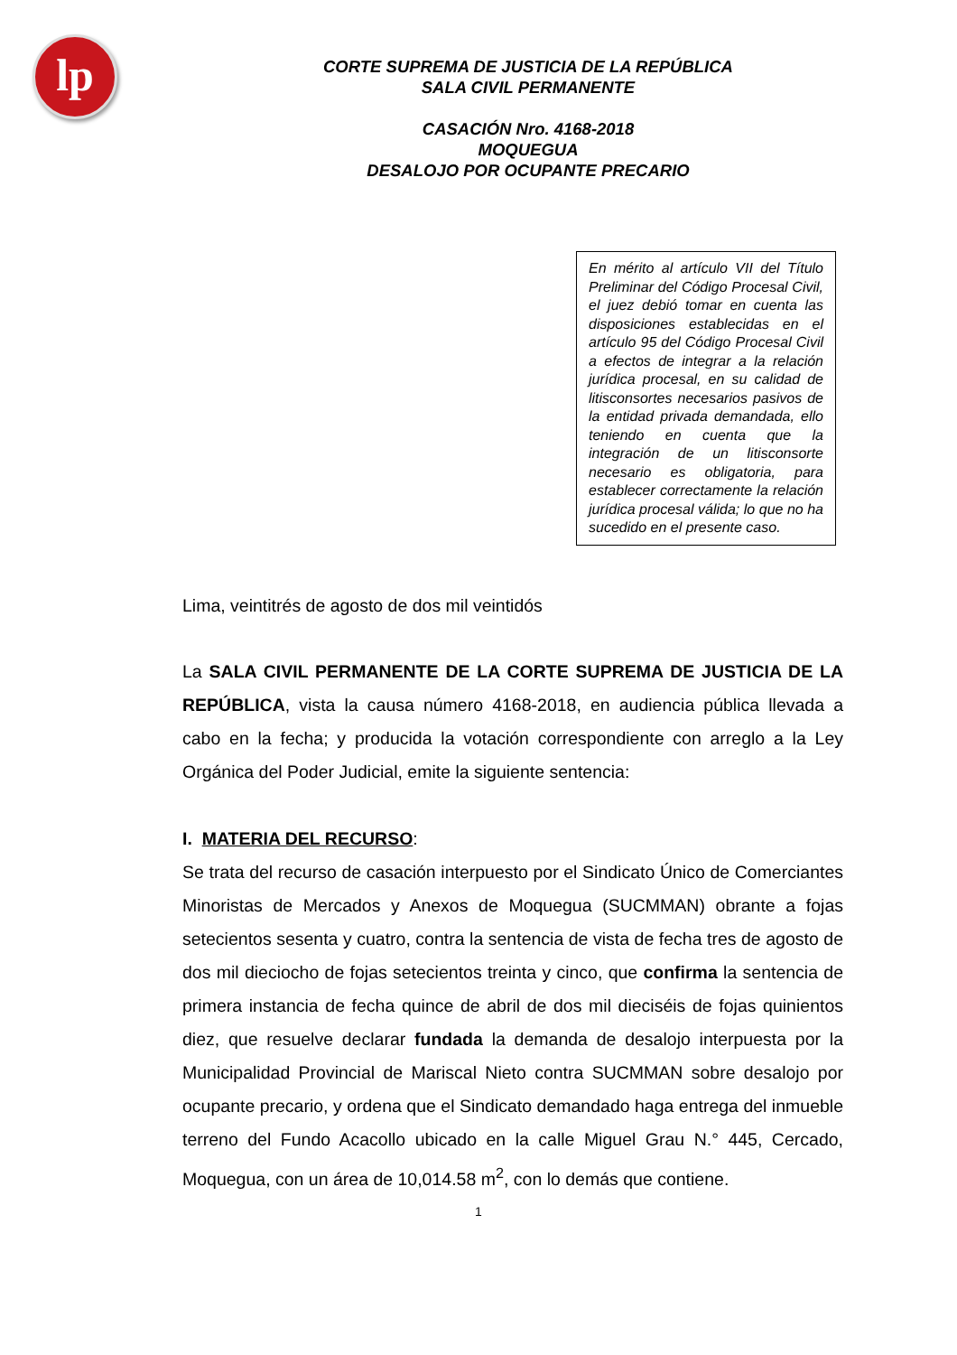lp
CORTE SUPREMA DE JUSTICIA DE LA REPÚBLICA
SALA CIVIL PERMANENTE
CASACIÓN Nro. 4168-2018
MOQUEGUA
DESALOJO POR OCUPANTE PRECARIO
En mérito al artículo VII del Título Preliminar del Código Procesal Civil, el juez debió tomar en cuenta las disposiciones establecidas en el artículo 95 del Código Procesal Civil a efectos de integrar a la relación jurídica procesal, en su calidad de litisconsortes necesarios pasivos de la entidad privada demandada, ello teniendo en cuenta que la integración de un litisconsorte necesario es obligatoria, para establecer correctamente la relación jurídica procesal válida; lo que no ha sucedido en el presente caso.
Lima, veintitrés de agosto de dos mil veintidós
La SALA CIVIL PERMANENTE DE LA CORTE SUPREMA DE JUSTICIA DE LA REPÚBLICA, vista la causa número 4168-2018, en audiencia pública llevada a cabo en la fecha; y producida la votación correspondiente con arreglo a la Ley Orgánica del Poder Judicial, emite la siguiente sentencia:
I. MATERIA DEL RECURSO:
Se trata del recurso de casación interpuesto por el Sindicato Único de Comerciantes Minoristas de Mercados y Anexos de Moquegua (SUCMMAN) obrante a fojas setecientos sesenta y cuatro, contra la sentencia de vista de fecha tres de agosto de dos mil dieciocho de fojas setecientos treinta y cinco, que confirma la sentencia de primera instancia de fecha quince de abril de dos mil dieciséis de fojas quinientos diez, que resuelve declarar fundada la demanda de desalojo interpuesta por la Municipalidad Provincial de Mariscal Nieto contra SUCMMAN sobre desalojo por ocupante precario, y ordena que el Sindicato demandado haga entrega del inmueble terreno del Fundo Acacollo ubicado en la calle Miguel Grau N.° 445, Cercado, Moquegua, con un área de 10,014.58 m<sup>2</sup>, con lo demás que contiene.
1